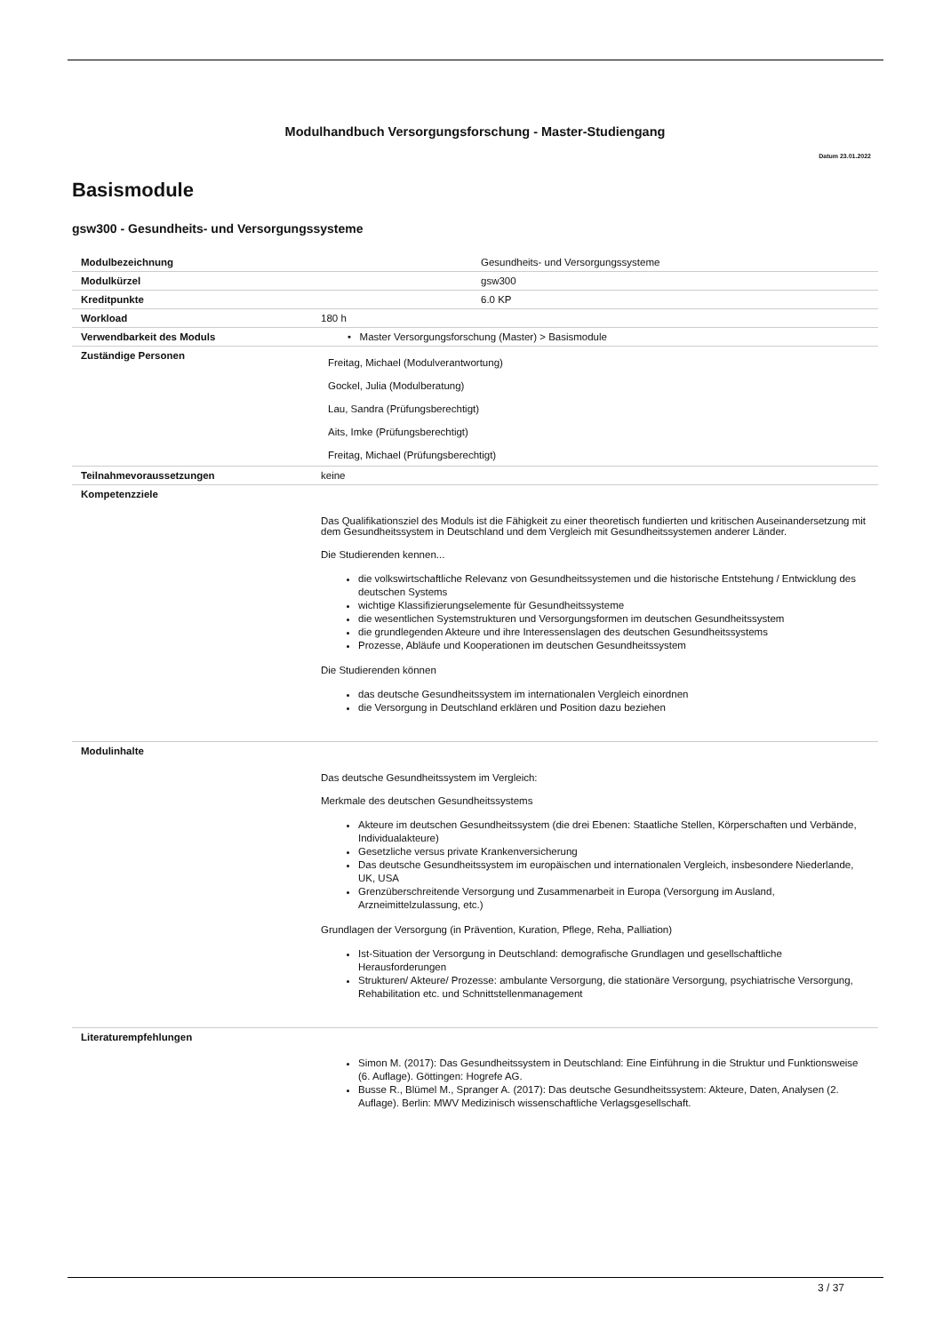Modulhandbuch Versorgungsforschung - Master-Studiengang
Datum 23.01.2022
Basismodule
gsw300 - Gesundheits- und Versorgungssysteme
| Modulbezeichnung | Gesundheits- und Versorgungssysteme |
| Modulkürzel | gsw300 |
| Kreditpunkte | 6.0 KP |
| Workload | 180 h |
| Verwendbarkeit des Moduls | • Master Versorgungsforschung (Master) > Basismodule |
| Zuständige Personen | Freitag, Michael (Modulverantwortung) Gockel, Julia (Modulberatung) Lau, Sandra (Prüfungsberechtigt) Aits, Imke (Prüfungsberechtigt) Freitag, Michael (Prüfungsberechtigt) |
| Teilnahmevoraussetzungen | keine |
| Kompetenzziele | Das Qualifikationsziel des Moduls ist die Fähigkeit zu einer theoretisch fundierten und kritischen Auseinandersetzung mit dem Gesundheitssystem in Deutschland und dem Vergleich mit Gesundheitssystemen anderer Länder. Die Studierenden kennen... die volkswirtschaftliche Relevanz von Gesundheitssystemen und die historische Entstehung / Entwicklung des deutschen Systems wichtige Klassifizierungselemente für Gesundheitssysteme die wesentlichen Systemstrukturen und Versorgungsformen im deutschen Gesundheitssystem die grundlegenden Akteure und ihre Interessenslagen des deutschen Gesundheitssystems Prozesse, Abläufe und Kooperationen im deutschen Gesundheitssystem Die Studierenden können das deutsche Gesundheitssystem im internationalen Vergleich einordnen die Versorgung in Deutschland erklären und Position dazu beziehen |
| Modulinhalte | Das deutsche Gesundheitssystem im Vergleich: Merkmale des deutschen Gesundheitssystems Akteure im deutschen Gesundheitssystem (die drei Ebenen: Staatliche Stellen, Körperschaften und Verbände, Individualakteure) Gesetzliche versus private Krankenversicherung Das deutsche Gesundheitssystem im europäischen und internationalen Vergleich, insbesondere Niederlande, UK, USA Grenzüberschreitende Versorgung und Zusammenarbeit in Europa (Versorgung im Ausland, Arzneimittelzulassung, etc.) Grundlagen der Versorgung (in Prävention, Kuration, Pflege, Reha, Palliation) Ist-Situation der Versorgung in Deutschland: demografische Grundlagen und gesellschaftliche Herausforderungen Strukturen/ Akteure/ Prozesse: ambulante Versorgung, die stationäre Versorgung, psychiatrische Versorgung, Rehabilitation etc. und Schnittstellenmanagement |
| Literaturempfehlungen | Simon M. (2017): Das Gesundheitssystem in Deutschland: Eine Einführung in die Struktur und Funktionsweise (6. Auflage). Göttingen: Hogrefe AG. Busse R., Blümel M., Spranger A. (2017): Das deutsche Gesundheitssystem: Akteure, Daten, Analysen (2. Auflage). Berlin: MWV Medizinisch wissenschaftliche Verlagsgesellschaft. |
3 / 37